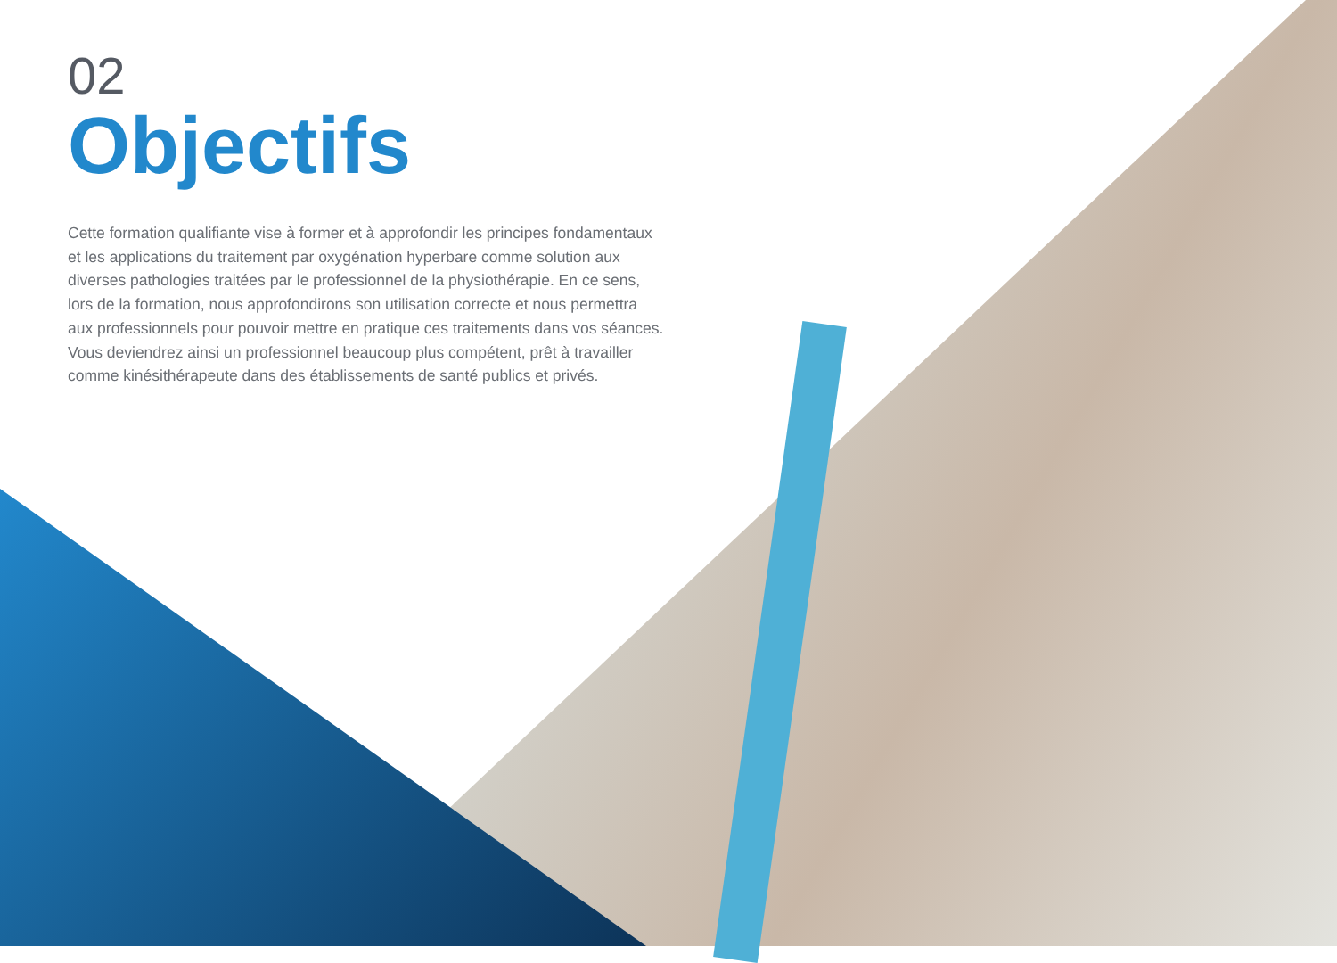02
Objectifs
Cette formation qualifiante vise à former et à approfondir les principes fondamentaux et les applications du traitement par oxygénation hyperbare comme solution aux diverses pathologies traitées par le professionnel de la physiothérapie. En ce sens, lors de la formation, nous approfondirons son utilisation correcte et nous permettra aux professionnels pour pouvoir mettre en pratique ces traitements dans vos séances. Vous deviendrez ainsi un professionnel beaucoup plus compétent, prêt à travailler comme kinésithérapeute dans des établissements de santé publics et privés.